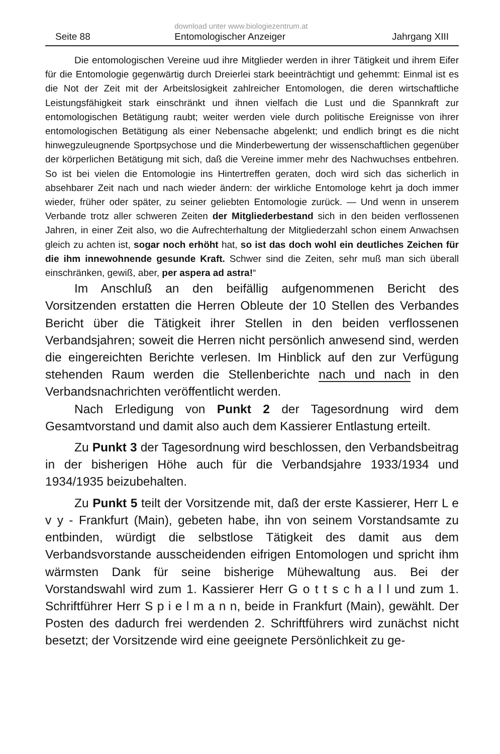Seite 88 download unter www.biologiezentrum.at
Entomologischer Anzeiger Jahrgang XIII
Die entomologischen Vereine uud ihre Mitglieder werden in ihrer Tätigkeit und ihrem Eifer für die Entomologie gegenwärtig durch Dreierlei stark beeinträchtigt und gehemmt: Einmal ist es die Not der Zeit mit der Arbeitslosigkeit zahlreicher Entomologen, die deren wirtschaftliche Leistungsfähigkeit stark einschränkt und ihnen vielfach die Lust und die Spannkraft zur entomologischen Betätigung raubt; weiter werden viele durch politische Ereignisse von ihrer entomologischen Betätigung als einer Nebensache abgelenkt; und endlich bringt es die nicht hinwegzuleugnende Sportpsychose und die Minderbewertung der wissenschaftlichen gegenüber der körperlichen Betätigung mit sich, daß die Vereine immer mehr des Nachwuchses entbehren. So ist bei vielen die Entomologie ins Hintertreffen geraten, doch wird sich das sicherlich in absehbarer Zeit nach und nach wieder ändern: der wirkliche Entomologe kehrt ja doch immer wieder, früher oder später, zu seiner geliebten Entomologie zurück. — Und wenn in unserem Verbande trotz aller schweren Zeiten der Mitgliederbestand sich in den beiden verflossenen Jahren, in einer Zeit also, wo die Aufrechterhaltung der Mitgliederzahl schon einem Anwachsen gleich zu achten ist, sogar noch erhöht hat, so ist das doch wohl ein deutliches Zeichen für die ihm innewohnende gesunde Kraft. Schwer sind die Zeiten, sehr muß man sich überall einschränken, gewiß, aber, per aspera ad astra!“
Im Anschluß an den beifällig aufgenommenen Bericht des Vorsitzenden erstatten die Herren Obleute der 10 Stellen des Verbandes Bericht über die Tätigkeit ihrer Stellen in den beiden verflossenen Verbandsjahren; soweit die Herren nicht persönlich anwesend sind, werden die eingereichten Berichte verlesen. Im Hinblick auf den zur Verfügung stehenden Raum werden die Stellenberichte nach und nach in den Verbandsnachrichten veröffentlicht werden.
Nach Erledigung von Punkt 2 der Tagesordnung wird dem Gesamtvorstand und damit also auch dem Kassierer Entlastung erteilt.
Zu Punkt 3 der Tagesordnung wird beschlossen, den Verbandsbeitrag in der bisherigen Höhe auch für die Verbandsjahre 1933/1934 und 1934/1935 beizubehalten.
Zu Punkt 5 teilt der Vorsitzende mit, daß der erste Kassierer, Herr L e v y - Frankfurt (Main), gebeten habe, ihn von seinem Vorstandsamte zu entbinden, würdigt die selbstlose Tätigkeit des damit aus dem Verbandsvorstande ausscheidenden eifrigen Entomologen und spricht ihm wärmsten Dank für seine bisherige Mühewaltung aus. Bei der Vorstandswahl wird zum 1. Kassierer Herr G o t t s c h a l l und zum 1. Schriftführer Herr S p i e l m a n n, beide in Frankfurt (Main), gewählt. Der Posten des dadurch frei werdenden 2. Schriftführers wird zunächst nicht besetzt; der Vorsitzende wird eine geeignete Persönlichkeit zu ge-